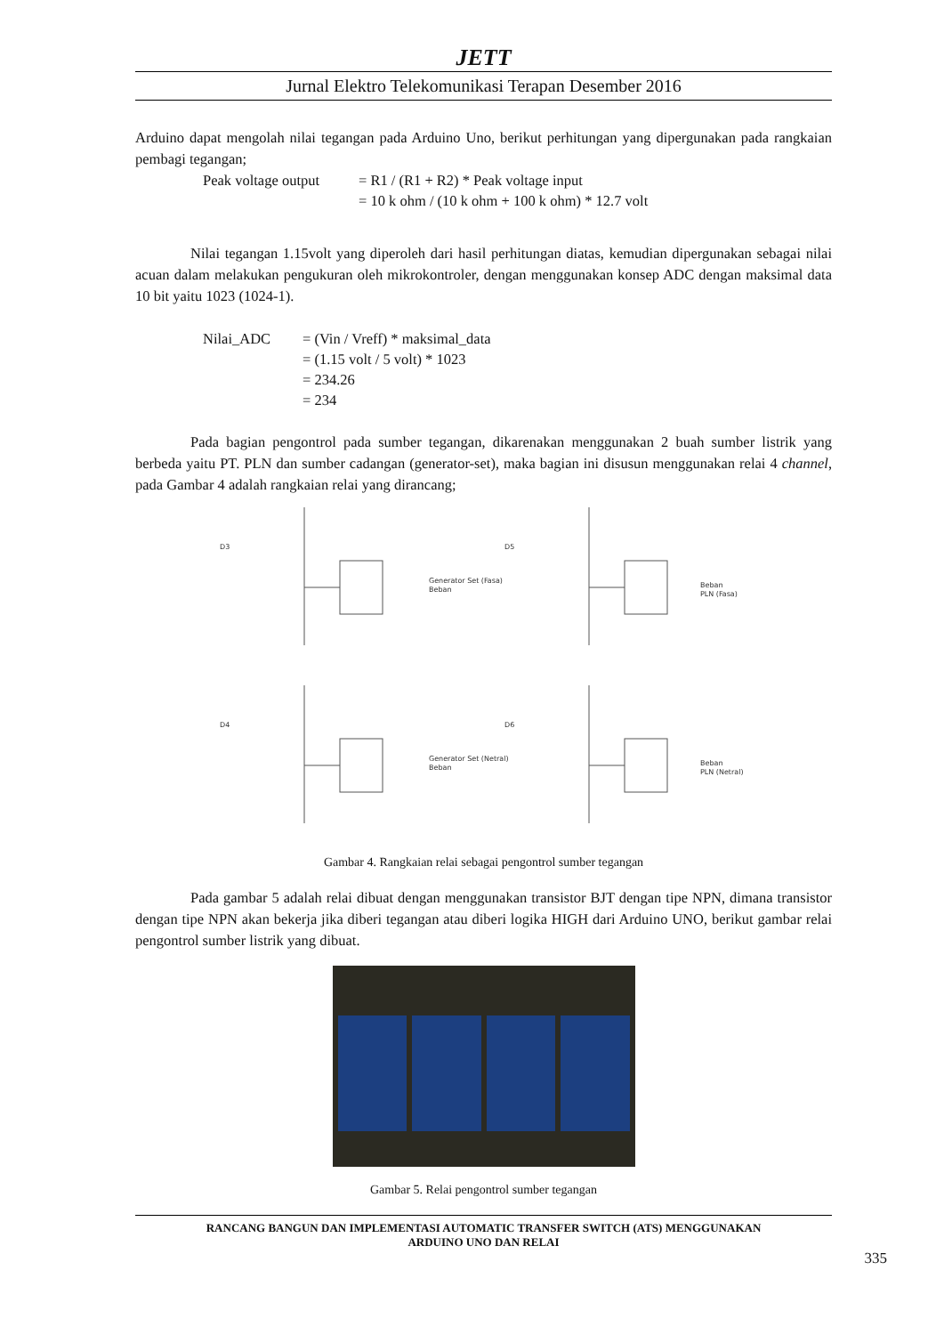JETT
Jurnal Elektro Telekomunikasi Terapan Desember 2016
Arduino dapat mengolah nilai tegangan pada Arduino Uno, berikut perhitungan yang dipergunakan pada rangkaian pembagi tegangan;
Peak voltage output = R1 / (R1 + R2) * Peak voltage input = 10 k ohm / (10 k ohm + 100 k ohm) * 12.7 volt
Nilai tegangan 1.15volt yang diperoleh dari hasil perhitungan diatas, kemudian dipergunakan sebagai nilai acuan dalam melakukan pengukuran oleh mikrokontroler, dengan menggunakan konsep ADC dengan maksimal data 10 bit yaitu 1023 (1024-1).
Nilai_ADC = (Vin / Vreff) * maksimal_data = (1.15 volt / 5 volt) * 1023 = 234.26 = 234
Pada bagian pengontrol pada sumber tegangan, dikarenakan menggunakan 2 buah sumber listrik yang berbeda yaitu PT. PLN dan sumber cadangan (generator-set), maka bagian ini disusun menggunakan relai 4 channel, pada Gambar 4 adalah rangkaian relai yang dirancang;
D3
Generator Set (Fasa)
Beban
D5
Beban
PLN (Fasa)
D4
Generator Set (Netral)
Beban
D6
Beban
PLN (Netral)
Gambar 4. Rangkaian relai sebagai pengontrol sumber tegangan
Pada gambar 5 adalah relai dibuat dengan menggunakan transistor BJT dengan tipe NPN, dimana transistor dengan tipe NPN akan bekerja jika diberi tegangan atau diberi logika HIGH dari Arduino UNO, berikut gambar relai pengontrol sumber listrik yang dibuat.
Gambar 5. Relai pengontrol sumber tegangan
RANCANG BANGUN DAN IMPLEMENTASI AUTOMATIC TRANSFER SWITCH (ATS) MENGGUNAKAN
ARDUINO UNO DAN RELAI
335